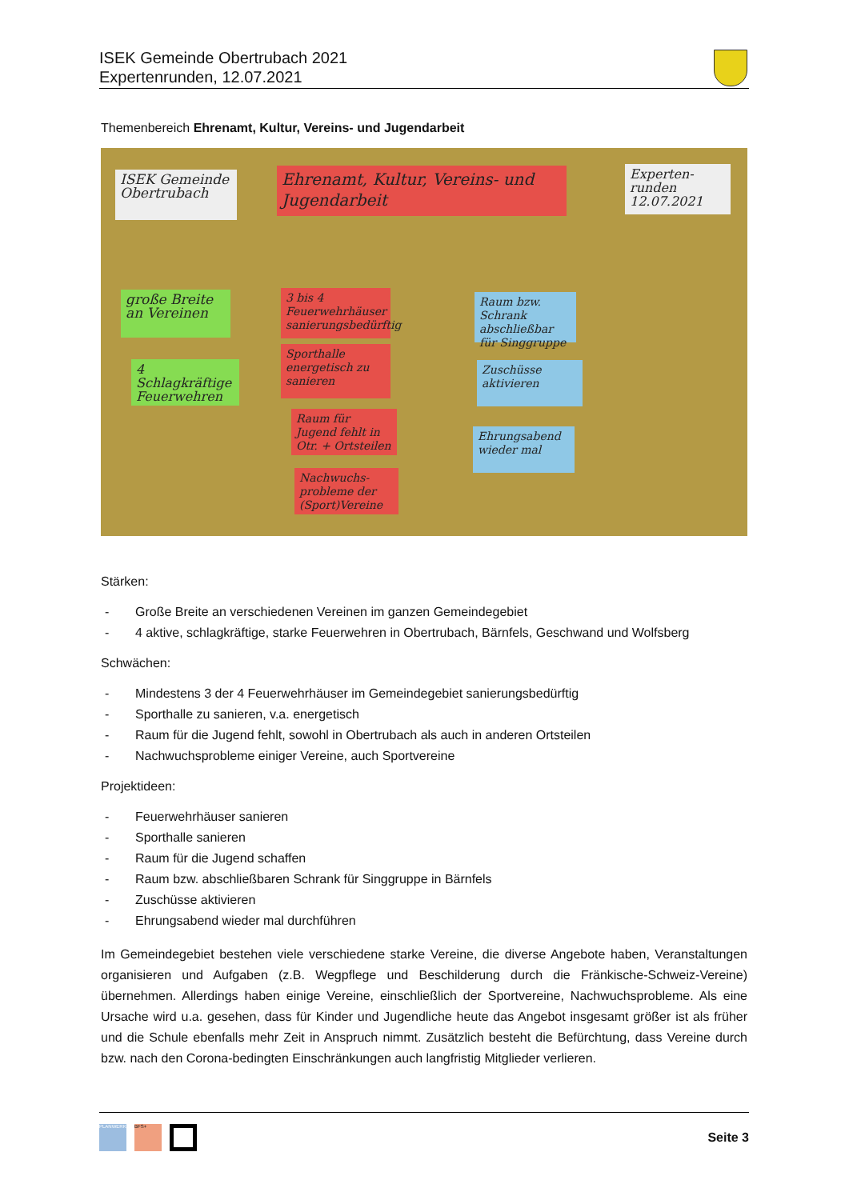ISEK Gemeinde Obertrubach 2021
Expertenrunden, 12.07.2021
Themenbereich Ehrenamt, Kultur, Vereins- und Jugendarbeit
ISEK Gemeinde Obertrubach
Ehrenamt, Kultur, Vereins- und Jugendarbeit
Experten-runden 12.07.2021
große Breite an Vereinen
4 Schlagkräftige Feuerwehren
3 bis 4 Feuerwehrhäuser sanierungsbedürftig
Sporthalle energetisch zu sanieren
Raum für Jugend fehlt in Otr. + Ortsteilen
Nachwuchs-probleme der (Sport)Vereine
Raum bzw. Schrank abschließbar für Singgruppe
Zuschüsse aktivieren
Ehrungsabend wieder mal
Stärken:
- Große Breite an verschiedenen Vereinen im ganzen Gemeindegebiet
- 4 aktive, schlagkräftige, starke Feuerwehren in Obertrubach, Bärnfels, Geschwand und Wolfsberg
Schwächen:
- Mindestens 3 der 4 Feuerwehrhäuser im Gemeindegebiet sanierungsbedürftig
- Sporthalle zu sanieren, v.a. energetisch
- Raum für die Jugend fehlt, sowohl in Obertrubach als auch in anderen Ortsteilen
- Nachwuchsprobleme einiger Vereine, auch Sportvereine
Projektideen:
- Feuerwehrhäuser sanieren
- Sporthalle sanieren
- Raum für die Jugend schaffen
- Raum bzw. abschließbaren Schrank für Singgruppe in Bärnfels
- Zuschüsse aktivieren
- Ehrungsabend wieder mal durchführen
Im Gemeindegebiet bestehen viele verschiedene starke Vereine, die diverse Angebote haben, Veranstaltungen organisieren und Aufgaben (z.B. Wegpflege und Beschilderung durch die Fränkische-Schweiz-Vereine) übernehmen. Allerdings haben einige Vereine, einschließlich der Sportvereine, Nachwuchsprobleme. Als eine Ursache wird u.a. gesehen, dass für Kinder und Jugendliche heute das Angebot insgesamt größer ist als früher und die Schule ebenfalls mehr Zeit in Anspruch nimmt. Zusätzlich besteht die Befürchtung, dass Vereine durch bzw. nach den Corona-bedingten Einschränkungen auch langfristig Mitglieder verlieren.
PLANWERK BFS+
Seite 3